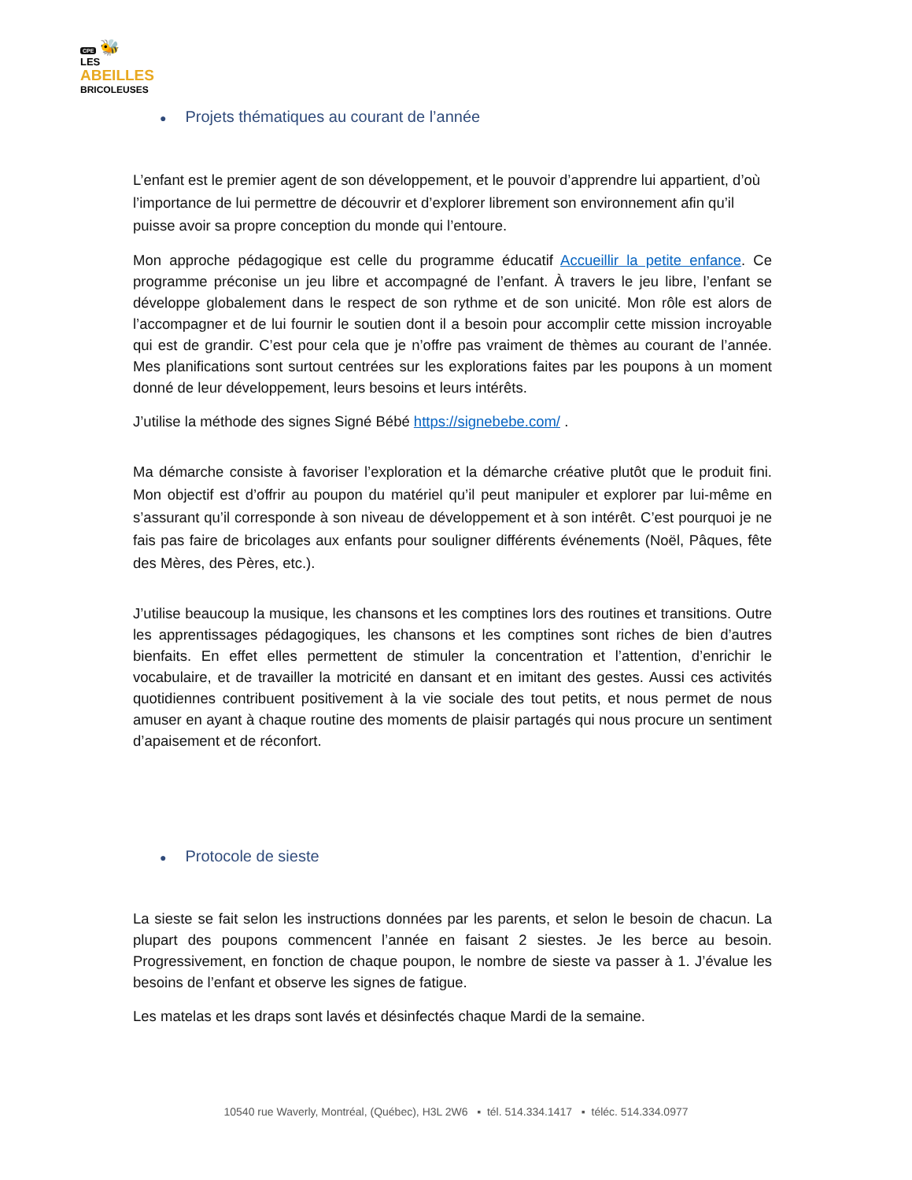CPE 🐝
LES
ABEILLES
BRICOLEUSES
● Projets thématiques au courant de l’année
L’enfant est le premier agent de son développement, et le pouvoir d’apprendre lui appartient, d’où l’importance de lui permettre de découvrir et d’explorer librement son environnement afin qu’il puisse avoir sa propre conception du monde qui l’entoure.
Mon approche pédagogique est celle du programme éducatif Accueillir la petite enfance. Ce programme préconise un jeu libre et accompagné de l’enfant. À travers le jeu libre, l’enfant se développe globalement dans le respect de son rythme et de son unicité. Mon rôle est alors de l’accompagner et de lui fournir le soutien dont il a besoin pour accomplir cette mission incroyable qui est de grandir. C’est pour cela que je n’offre pas vraiment de thèmes au courant de l’année. Mes planifications sont surtout centrées sur les explorations faites par les poupons à un moment donné de leur développement, leurs besoins et leurs intérêts.
J’utilise la méthode des signes Signé Bébé https://signebebe.com/ .
Ma démarche consiste à favoriser l’exploration et la démarche créative plutôt que le produit fini. Mon objectif est d’offrir au poupon du matériel qu’il peut manipuler et explorer par lui-même en s’assurant qu’il corresponde à son niveau de développement et à son intérêt. C’est pourquoi je ne fais pas faire de bricolages aux enfants pour souligner différents événements (Noël, Pâques, fête des Mères, des Pères, etc.).
J’utilise beaucoup la musique, les chansons et les comptines lors des routines et transitions. Outre les apprentissages pédagogiques, les chansons et les comptines sont riches de bien d’autres bienfaits. En effet elles permettent de stimuler la concentration et l’attention, d’enrichir le vocabulaire, et de travailler la motricité en dansant et en imitant des gestes. Aussi ces activités quotidiennes contribuent positivement à la vie sociale des tout petits, et nous permet de nous amuser en ayant à chaque routine des moments de plaisir partagés qui nous procure un sentiment d’apaisement et de réconfort.
● Protocole de sieste
La sieste se fait selon les instructions données par les parents, et selon le besoin de chacun. La plupart des poupons commencent l’année en faisant 2 siestes. Je les berce au besoin. Progressivement, en fonction de chaque poupon, le nombre de sieste va passer à 1. J’évalue les besoins de l’enfant et observe les signes de fatigue.
Les matelas et les draps sont lavés et désinfectés chaque Mardi de la semaine.
10540 rue Waverly, Montréal, (Québec), H3L 2W6 ▪ tél. 514.334.1417 ▪ téléc. 514.334.0977